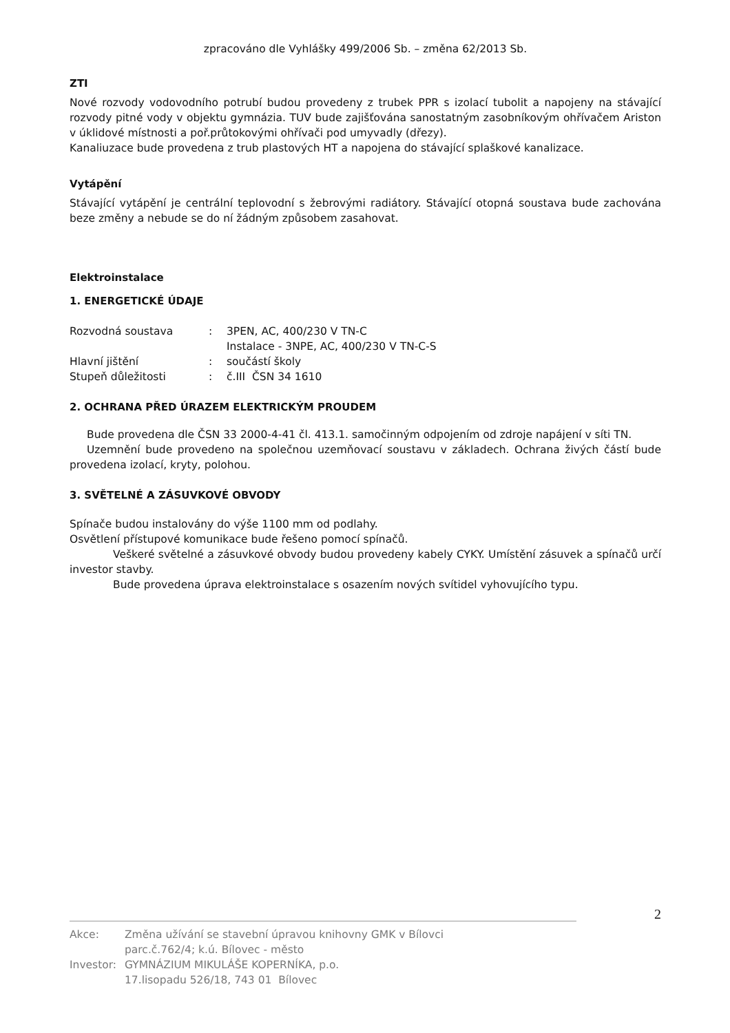zpracováno dle Vyhlášky 499/2006 Sb. – změna 62/2013 Sb.
ZTI
Nové rozvody vodovodního potrubí budou provedeny z trubek PPR s izolací tubolit a napojeny na stávající rozvody pitné vody v objektu gymnázia. TUV bude zajišťována sanostatným zasobníkovým ohřívačem Ariston v úklidové místnosti a poř.průtokovými ohřívači pod umyvadly (dřezy).
Kanaliuzace bude provedena z trub plastových HT a napojena do stávající splaškové kanalizace.
Vytápění
Stávající vytápění je centrální teplovodní s žebrovými radiátory. Stávající otopná soustava bude zachována beze změny a nebude se do ní žádným způsobem zasahovat.
Elektroinstalace
1. ENERGETICKÉ ÚDAJE
| Rozvodná soustava | : | 3PEN, AC, 400/230 V TN-C |
| | | Instalace - 3NPE, AC, 400/230 V TN-C-S |
| Hlavní jištění | : | součástí školy |
| Stupeň důležitosti | : | č.III ČSN 34 1610 |
2. OCHRANA PŘED ÚRAZEM ELEKTRICKÝM PROUDEM
Bude provedena dle ČSN 33 2000-4-41 čl. 413.1. samočinným odpojením od zdroje napájení v síti TN.
Uzemnění bude provedeno na společnou uzemňovací soustavu v základech. Ochrana živých částí bude provedena izolací, kryty, polohou.
3. SVĚTELNÉ A ZÁSUVKOVÉ OBVODY
Spínače budou instalovány do výše 1100 mm od podlahy.
Osvětlení přístupové komunikace bude řešeno pomocí spínačů.
Veškeré světelné a zásuvkové obvody budou provedeny kabely CYKY. Umístění zásuvek a spínačů určí investor stavby.
Bude provedena úprava elektroinstalace s osazením nových svítidel vyhovujícího typu.
2
| Akce: | Změna užívání se stavební úpravou knihovny GMK v Bílovci parc.č.762/4; k.ú. Bílovec - město |
| Investor: | GYMNÁZIUM MIKULÁŠE KOPERNÍKA, p.o. 17.lisopadu 526/18, 743 01 Bílovec |